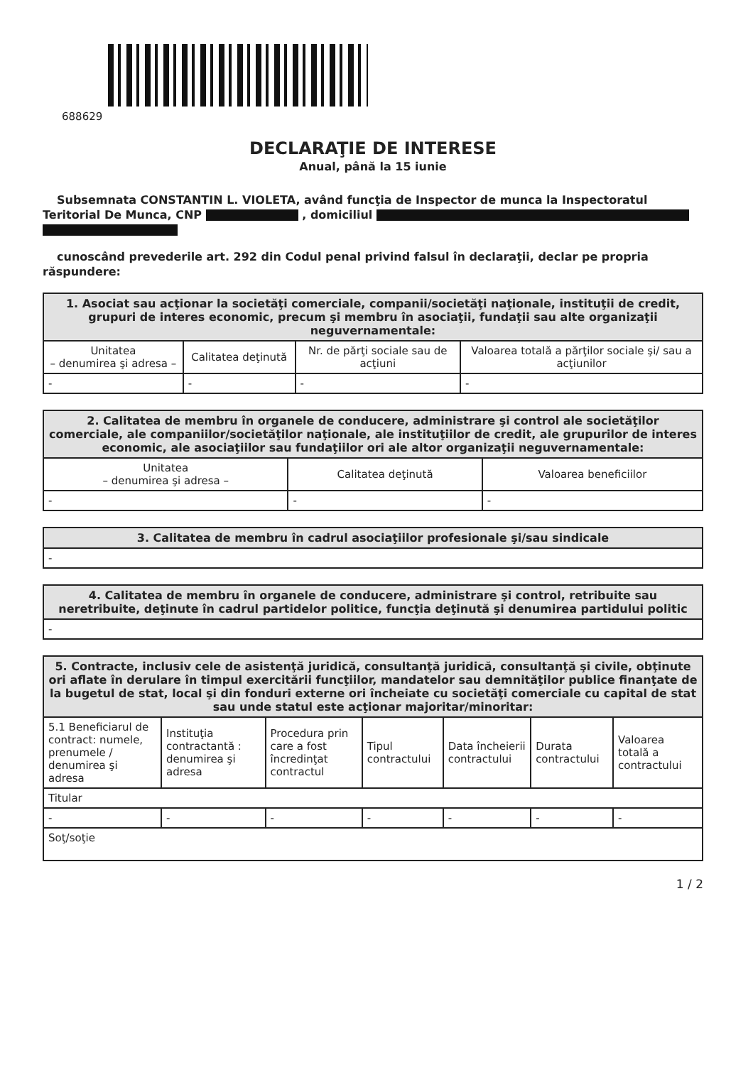688629
DECLARAŢIE DE INTERESE
Anual, până la 15 iunie
Subsemnata CONSTANTIN L. VIOLETA, având funcţia de Inspector de munca la Inspectoratul Teritorial De Munca, CNP , domiciliul
cunoscând prevederile art. 292 din Codul penal privind falsul în declaraţii, declar pe propria răspundere:
| 1. Asociat sau acţionar la societăţi comerciale, companii/societăţi naţionale, instituţii de credit, grupuri de interes economic, precum şi membru în asociaţii, fundaţii sau alte organizaţii neguvernamentale: | | | |
| --- | --- | --- | --- |
| Unitatea – denumirea şi adresa – | Calitatea deţinută | Nr. de părţi sociale sau de acţiuni | Valoarea totală a părţilor sociale şi/ sau a acţiunilor |
| - | - | - | - |
| 2. Calitatea de membru în organele de conducere, administrare şi control ale societăţilor comerciale, ale companiilor/societăţilor naţionale, ale instituţiilor de credit, ale grupurilor de interes economic, ale asociaţiilor sau fundaţiilor ori ale altor organizaţii neguvernamentale: | | |
| --- | --- | --- |
| Unitatea – denumirea şi adresa – | Calitatea deţinută | Valoarea beneficiilor |
| - | - | - |
| 3. Calitatea de membru în cadrul asociaţiilor profesionale şi/sau sindicale |
| --- |
| - |
| 4. Calitatea de membru în organele de conducere, administrare şi control, retribuite sau neretribuite, deţinute în cadrul partidelor politice, funcţia deţinută şi denumirea partidului politic |
| --- |
| - |
| 5. Contracte, inclusiv cele de asistenţă juridică, consultanţă juridică, consultanţă şi civile, obţinute ori aflate în derulare în timpul exercitării funcţiilor, mandatelor sau demnităţilor publice finanţate de la bugetul de stat, local şi din fonduri externe ori încheiate cu societăţi comerciale cu capital de stat sau unde statul este acţionar majoritar/minoritar: | | | | | | |
| --- | --- | --- | --- | --- | --- | --- |
| 5.1 Beneficiarul de contract: numele, prenumele / denumirea şi adresa | Instituţia contractantă : denumirea şi adresa | Procedura prin care a fost încredinţat contractul | Tipul contractului | Data încheierii contractului | Durata contractului | Valoarea totală a contractului |
| Titular | | | | | | |
| - | - | - | - | - | - | - |
| Soţ/soţie | | | | | | |
1 / 2